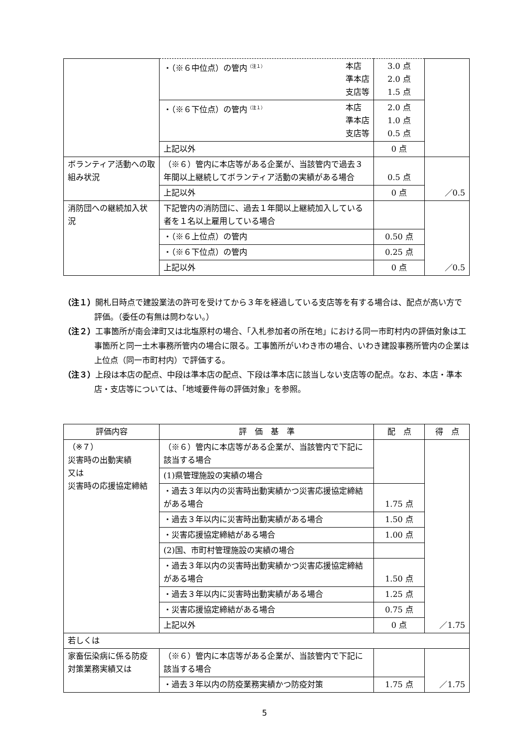| | ・（※６中位点）の管内<sup>（注１）</sup> 本店 準本店 支店等 | 3.0 点 2.0 点 1.5 点 | |
| | ・（※６下位点）の管内<sup>（注１）</sup> 本店 準本店 支店等 | 2.0 点 1.0 点 0.5 点 | |
| | 上記以外 | 0 点 | |
| ボランティア活動への取組み状況 | （※６）管内に本店等がある企業が、当該管内で過去３年間以上継続してボランティア活動の実績がある場合 | 0.5 点 | ／0.5 |
| | 上記以外 | 0 点 | |
| 消防団への継続加入状況 | 下記管内の消防団に、過去１年間以上継続加入している者を１名以上雇用している場合 | | ／0.5 |
| | ・（※６上位点）の管内 | 0.50 点 | |
| | ・（※６下位点）の管内 | 0.25 点 | |
| | 上記以外 | 0 点 | |
（注１）開札日時点で建設業法の許可を受けてから３年を経過している支店等を有する場合は、配点が高い方で評価。（委任の有無は問わない。）
（注２）工事箇所が南会津町又は北塩原村の場合、「入札参加者の所在地」における同一市町村内の評価対象は工事箇所と同一土木事務所管内の場合に限る。工事箇所がいわき市の場合、いわき建設事務所管内の企業は上位点（同一市町村内）で評価する。
（注３）上段は本店の配点、中段は準本店の配点、下段は準本店に該当しない支店等の配点。なお、本店・準本店・支店等については、「地域要件毎の評価対象」を参照。
| 評価内容 | 評 価 基 準 | 配 点 | 得 点 |
| --- | --- | --- | --- |
| （※７） 災害時の出動実績 又は 災害時の応援協定締結 | （※６）管内に本店等がある企業が、当該管内で下記に該当する場合 | | ／1.75 |
| | (1)県管理施設の実績の場合 | | |
| | ・過去３年以内の災害時出動実績かつ災害応援協定締結がある場合 | 1.75 点 | |
| | ・過去３年以内に災害時出動実績がある場合 | 1.50 点 | |
| | ・災害応援協定締結がある場合 | 1.00 点 | |
| | (2)国、市町村管理施設の実績の場合 | | |
| | ・過去３年以内の災害時出動実績かつ災害応援協定締結がある場合 | 1.50 点 | |
| | ・過去３年以内に災害時出動実績がある場合 | 1.25 点 | |
| | ・災害応援協定締結がある場合 | 0.75 点 | |
| | 上記以外 | 0 点 | |
| 若しくは | | | |
| 家畜伝染病に係る防疫対策業務実績又は | （※６）管内に本店等がある企業が、当該管内で下記に該当する場合 | | ／1.75 |
| | ・過去３年以内の防疫業務実績かつ防疫対策 | 1.75 点 | |
5